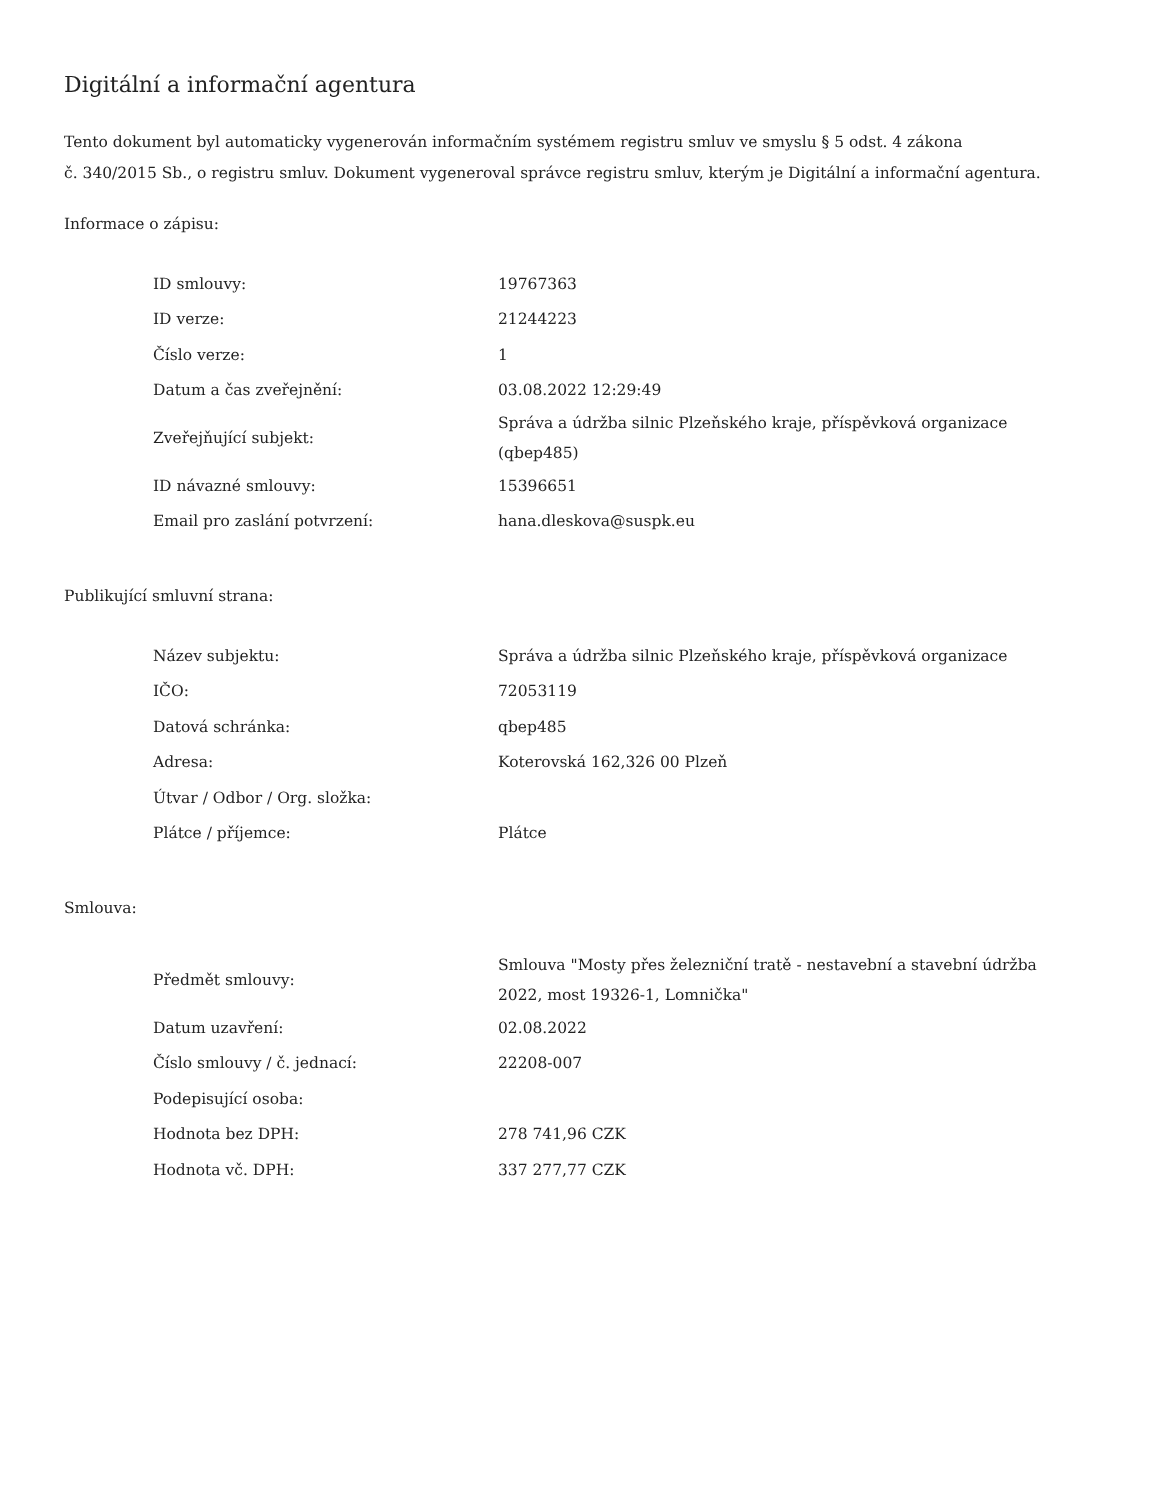Digitální a informační agentura
Tento dokument byl automaticky vygenerován informačním systémem registru smluv ve smyslu § 5 odst. 4 zákona
č. 340/2015 Sb., o registru smluv. Dokument vygeneroval správce registru smluv, kterým je Digitální a informační agentura.
Informace o zápisu:
| ID smlouvy: | 19767363 |
| ID verze: | 21244223 |
| Číslo verze: | 1 |
| Datum a čas zveřejnění: | 03.08.2022 12:29:49 |
| Zveřejňující subjekt: | Správa a údržba silnic Plzeňského kraje, příspěvková organizace (qbep485) |
| ID návazné smlouvy: | 15396651 |
| Email pro zaslání potvrzení: | hana.dleskova@suspk.eu |
Publikující smluvní strana:
| Název subjektu: | Správa a údržba silnic Plzeňského kraje, příspěvková organizace |
| IČO: | 72053119 |
| Datová schránka: | qbep485 |
| Adresa: | Koterovská 162,326 00 Plzeň |
| Útvar / Odbor / Org. složka: | |
| Plátce / příjemce: | Plátce |
Smlouva:
| Předmět smlouvy: | Smlouva "Mosty přes železniční tratě - nestavební a stavební údržba 2022, most 19326-1, Lomnička" |
| Datum uzavření: | 02.08.2022 |
| Číslo smlouvy / č. jednací: | 22208-007 |
| Podepisující osoba: | |
| Hodnota bez DPH: | 278 741,96 CZK |
| Hodnota vč. DPH: | 337 277,77 CZK |